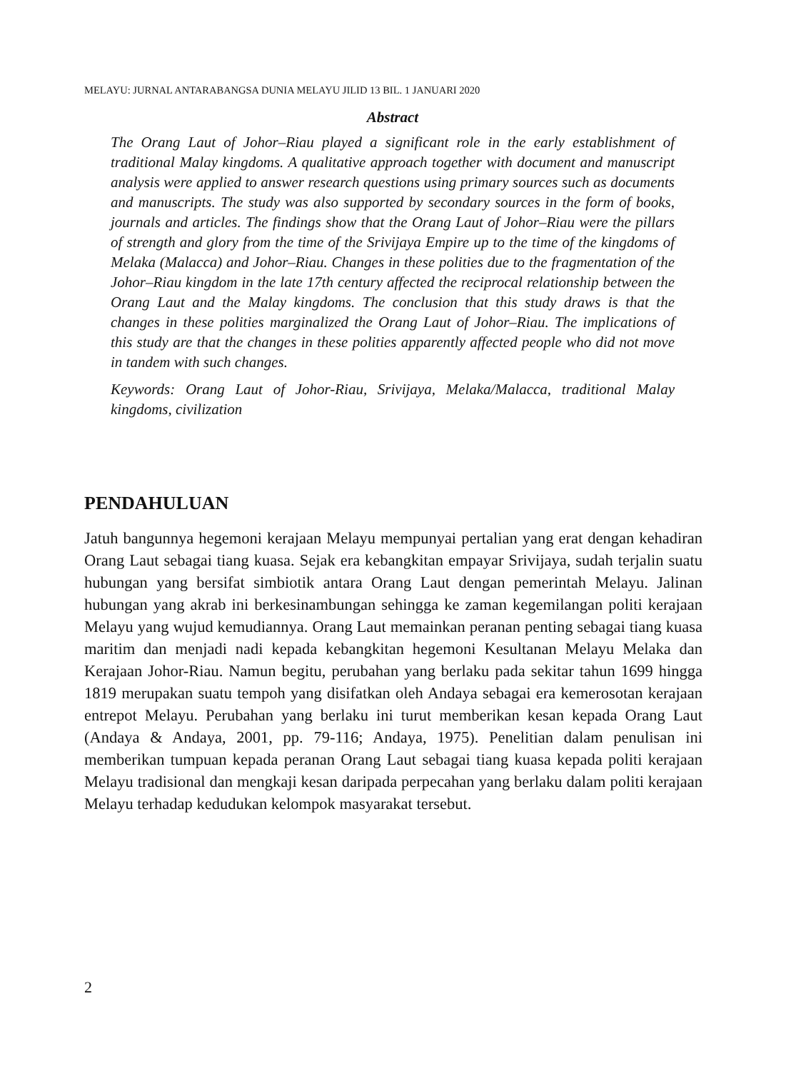MELAYU: JURNAL ANTARABANGSA DUNIA MELAYU JILID 13 BIL. 1 JANUARI 2020
Abstract
The Orang Laut of Johor–Riau played a significant role in the early establishment of traditional Malay kingdoms. A qualitative approach together with document and manuscript analysis were applied to answer research questions using primary sources such as documents and manuscripts. The study was also supported by secondary sources in the form of books, journals and articles. The findings show that the Orang Laut of Johor–Riau were the pillars of strength and glory from the time of the Srivijaya Empire up to the time of the kingdoms of Melaka (Malacca) and Johor–Riau. Changes in these polities due to the fragmentation of the Johor–Riau kingdom in the late 17th century affected the reciprocal relationship between the Orang Laut and the Malay kingdoms. The conclusion that this study draws is that the changes in these polities marginalized the Orang Laut of Johor–Riau. The implications of this study are that the changes in these polities apparently affected people who did not move in tandem with such changes.
Keywords: Orang Laut of Johor-Riau, Srivijaya, Melaka/Malacca, traditional Malay kingdoms, civilization
PENDAHULUAN
Jatuh bangunnya hegemoni kerajaan Melayu mempunyai pertalian yang erat dengan kehadiran Orang Laut sebagai tiang kuasa. Sejak era kebangkitan empayar Srivijaya, sudah terjalin suatu hubungan yang bersifat simbiotik antara Orang Laut dengan pemerintah Melayu. Jalinan hubungan yang akrab ini berkesinambungan sehingga ke zaman kegemilangan politi kerajaan Melayu yang wujud kemudiannya. Orang Laut memainkan peranan penting sebagai tiang kuasa maritim dan menjadi nadi kepada kebangkitan hegemoni Kesultanan Melayu Melaka dan Kerajaan Johor-Riau. Namun begitu, perubahan yang berlaku pada sekitar tahun 1699 hingga 1819 merupakan suatu tempoh yang disifatkan oleh Andaya sebagai era kemerosotan kerajaan entrepot Melayu. Perubahan yang berlaku ini turut memberikan kesan kepada Orang Laut (Andaya & Andaya, 2001, pp. 79-116; Andaya, 1975). Penelitian dalam penulisan ini memberikan tumpuan kepada peranan Orang Laut sebagai tiang kuasa kepada politi kerajaan Melayu tradisional dan mengkaji kesan daripada perpecahan yang berlaku dalam politi kerajaan Melayu terhadap kedudukan kelompok masyarakat tersebut.
2